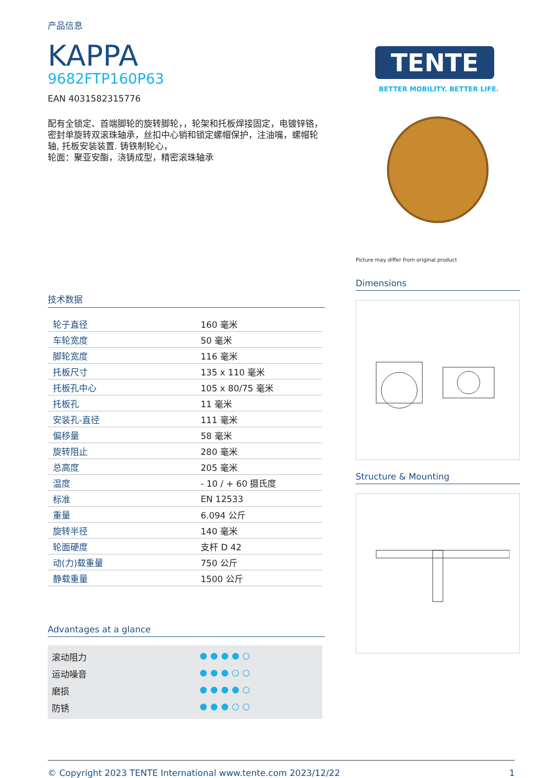产品信息
KAPPA
9682FTP160P63
EAN 4031582315776
配有全锁定、首端脚轮的旋转脚轮，，轮架和托板焊接固定，电镀锌铬，密封单旋转双滚珠轴承，丝扣中心销和锁定螺帽保护，注油嘴，螺帽轮轴, 托板安装装置. 铸铁制轮心，
轮面：聚亚安酯，浇铸成型，精密滚珠轴承
技术数据
| 轮子直径 | 160 毫米 |
| 车轮宽度 | 50 毫米 |
| 脚轮宽度 | 116 毫米 |
| 托板尺寸 | 135 x 110 毫米 |
| 托板孔中心 | 105 x 80/75 毫米 |
| 托板孔 | 11 毫米 |
| 安装孔-直径 | 111 毫米 |
| 偏移量 | 58 毫米 |
| 旋转阻止 | 280 毫米 |
| 总高度 | 205 毫米 |
| 温度 | - 10 / + 60 摄氏度 |
| 标准 | EN 12533 |
| 重量 | 6.094 公斤 |
| 旋转半径 | 140 毫米 |
| 轮面硬度 | 支杆 D 42 |
| 动(力)载重量 | 750 公斤 |
| 静载重量 | 1500 公斤 |
Advantages at a glance
滚动阻力 ●●●●○
运动噪音 ●●●○○
磨损 ●●●●○
防锈 ●●●○○
TENTE
BETTER MOBILITY. BETTER LIFE.
Picture may differ from original product
Dimensions
Structure & Mounting
© Copyright 2023 TENTE International www.tente.com 2023/12/22 1